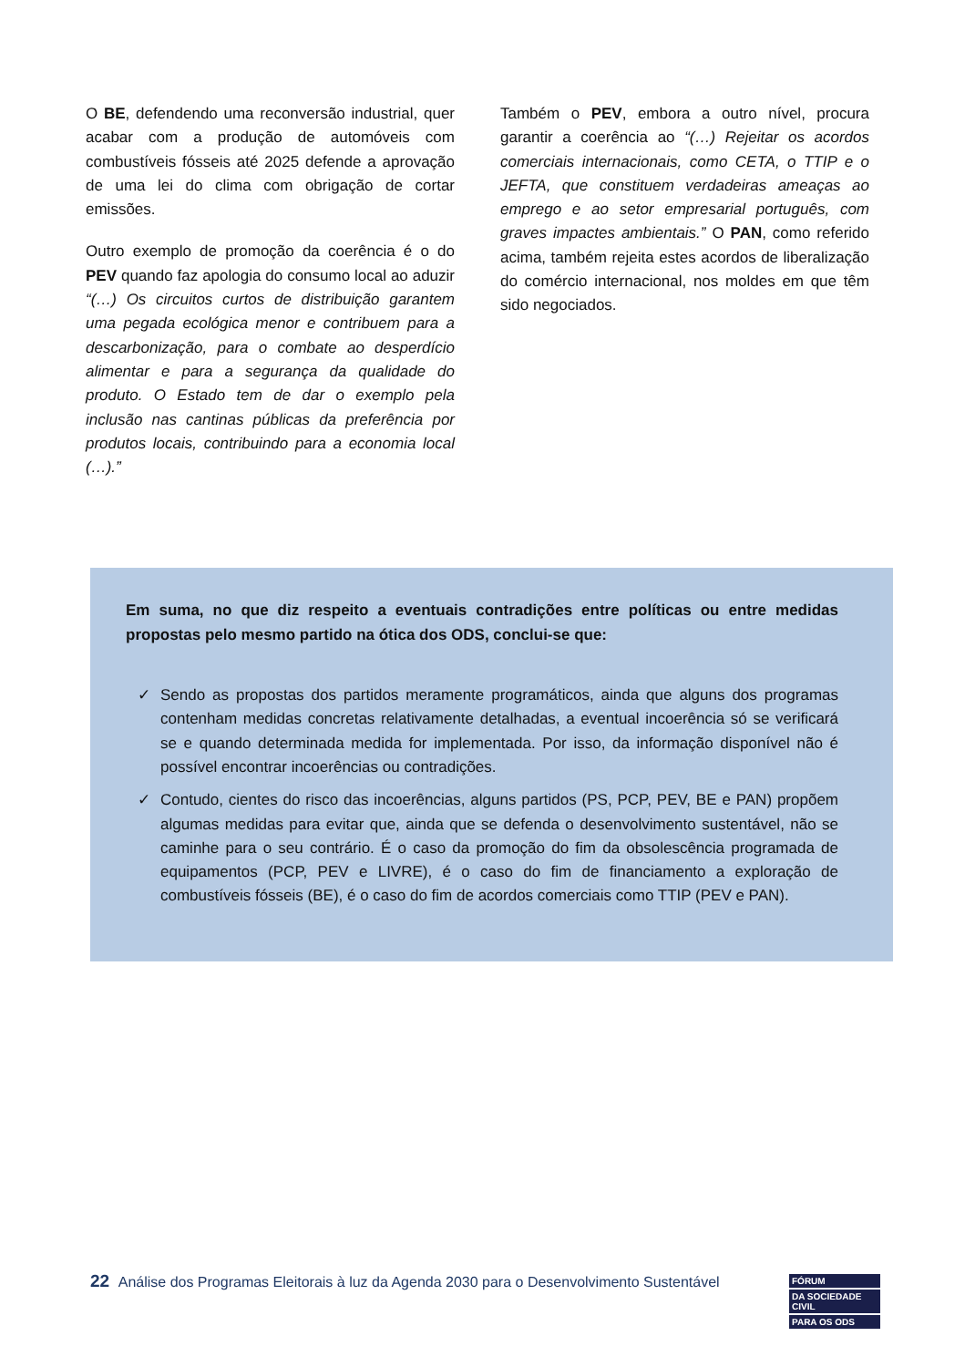O BE, defendendo uma reconversão industrial, quer acabar com a produção de automóveis com combustíveis fósseis até 2025 defende a aprovação de uma lei do clima com obrigação de cortar emissões.
Outro exemplo de promoção da coerência é o do PEV quando faz apologia do consumo local ao aduzir “(…) Os circuitos curtos de distribuição garantem uma pegada ecológica menor e contribuem para a descarbonização, para o combate ao desperdício alimentar e para a segurança da qualidade do produto. O Estado tem de dar o exemplo pela inclusão nas cantinas públicas da preferência por produtos locais, contribuindo para a economia local (…).”
Também o PEV, embora a outro nível, procura garantir a coerência ao “(…) Rejeitar os acordos comerciais internacionais, como CETA, o TTIP e o JEFTA, que constituem verdadeiras ameaças ao emprego e ao setor empresarial português, com graves impactes ambientais.” O PAN, como referido acima, também rejeita estes acordos de liberalização do comércio internacional, nos moldes em que têm sido negociados.
Em suma, no que diz respeito a eventuais contradições entre políticas ou entre medidas propostas pelo mesmo partido na ótica dos ODS, conclui-se que:
✓ Sendo as propostas dos partidos meramente programáticos, ainda que alguns dos programas contenham medidas concretas relativamente detalhadas, a eventual incoerência só se verificará se e quando determinada medida for implementada. Por isso, da informação disponível não é possível encontrar incoerências ou contradições.
✓ Contudo, cientes do risco das incoerências, alguns partidos (PS, PCP, PEV, BE e PAN) propõem algumas medidas para evitar que, ainda que se defenda o desenvolvimento sustentável, não se caminhe para o seu contrário. É o caso da promoção do fim da obsolescência programada de equipamentos (PCP, PEV e LIVRE), é o caso do fim de financiamento a exploração de combustíveis fósseis (BE), é o caso do fim de acordos comerciais como TTIP (PEV e PAN).
22 Análise dos Programas Eleitorais à luz da Agenda 2030 para o Desenvolvimento Sustentável
FÓRUM
DA SOCIEDADE CIVIL
PARA OS ODS